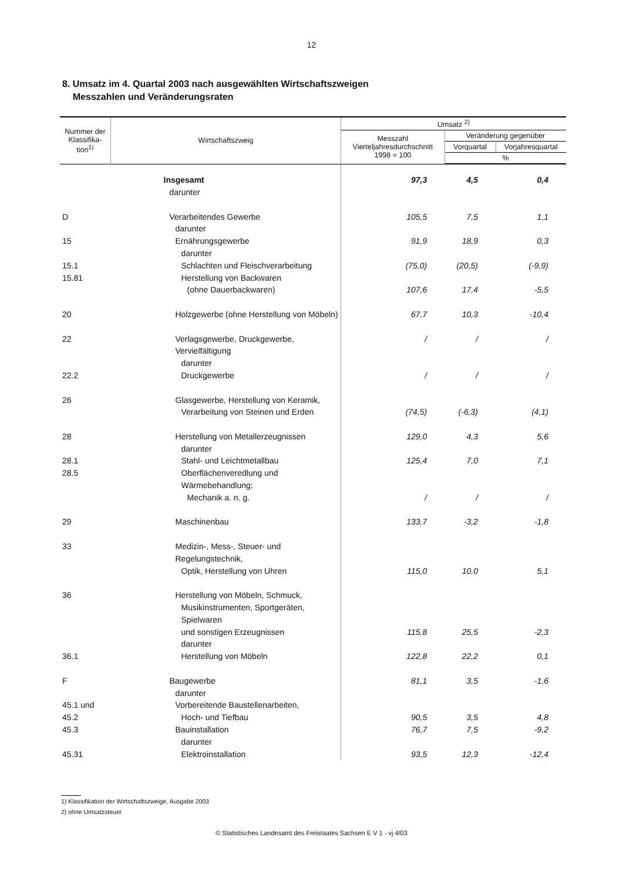12
8. Umsatz im 4. Quartal 2003 nach ausgewählten Wirtschaftszweigen
Messzahlen und Veränderungsraten
| Nummer der Klassifika-tion<sup>1)</sup> | Wirtschaftszweig | Umsatz <sup>2)</sup> | | |
| --- | --- | --- | --- | --- |
| | | Messzahl Vierteljahresdurchschnitt 1998 = 100 | Veränderung gegenüber | |
| | | | Vorquartal | Vorjahresquartal |
| | | | % | |
| | Insgesamt | 97,3 | 4,5 | 0,4 |
| | darunter | | | |
| D | Verarbeitendes Gewerbe | 105,5 | 7,5 | 1,1 |
| | darunter | | | |
| 15 | Ernährungsgewerbe | 91,9 | 18,9 | 0,3 |
| | darunter | | | |
| 15.1 | Schlachten und Fleischverarbeitung | (75,0) | (20,5) | (-9,9) |
| 15.81 | Herstellung von Backwaren | | | |
| | (ohne Dauerbackwaren) | 107,6 | 17,4 | -5,5 |
| 20 | Holzgewerbe (ohne Herstellung von Möbeln) | 67,7 | 10,3 | -10,4 |
| 22 | Verlagsgewerbe, Druckgewerbe, Vervielfältigung | / | / | / |
| | darunter | | | |
| 22.2 | Druckgewerbe | / | / | / |
| 26 | Glasgewerbe, Herstellung von Keramik, | | | |
| | Verarbeitung von Steinen und Erden | (74,5) | (-6,3) | (4,1) |
| 28 | Herstellung von Metallerzeugnissen | 129,0 | 4,3 | 5,6 |
| | darunter | | | |
| 28.1 | Stahl- und Leichtmetallbau | 125,4 | 7,0 | 7,1 |
| 28.5 | Oberflächenveredlung und Wärmebehandlung; | | | |
| | Mechanik a. n. g. | / | / | / |
| 29 | Maschinenbau | 133,7 | -3,2 | -1,8 |
| 33 | Medizin-, Mess-, Steuer- und Regelungstechnik, | | | |
| | Optik, Herstellung von Uhren | 115,0 | 10,0 | 5,1 |
| 36 | Herstellung von Möbeln, Schmuck, | | | |
| | Musikinstrumenten, Sportgeräten, Spielwaren | | | |
| | und sonstigen Erzeugnissen | 115,8 | 25,5 | -2,3 |
| | darunter | | | |
| 36.1 | Herstellung von Möbeln | 122,8 | 22,2 | 0,1 |
| F | Baugewerbe | 81,1 | 3,5 | -1,6 |
| | darunter | | | |
| 45.1 und | Vorbereitende Baustellenarbeiten, | | | |
| 45.2 | Hoch- und Tiefbau | 90,5 | 3,5 | 4,8 |
| 45.3 | Bauinstallation | 76,7 | 7,5 | -9,2 |
| | darunter | | | |
| 45.31 | Elektroinstallation | 93,5 | 12,3 | -12,4 |
1) Klassifikation der Wirtschaftszweige, Ausgabe 2003
2) ohne Umsatzsteuer
© Statistisches Landesamt des Freistaates Sachsen E V 1 - vj 4/03